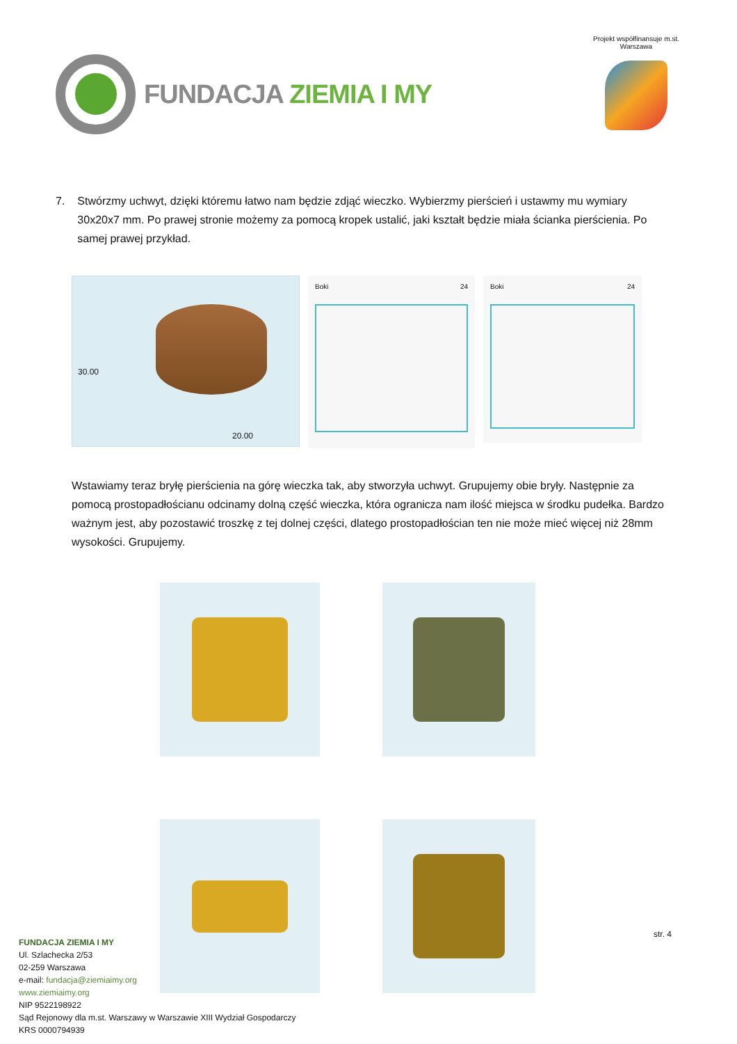FUNDACJA ZIEMIA I MY
Projekt współfinansuje m.st. Warszawa
7. Stwórzmy uchwyt, dzięki któremu łatwo nam będzie zdjąć wieczko. Wybierzmy pierścień i ustawmy mu wymiary 30x20x7 mm. Po prawej stronie możemy za pomocą kropek ustalić, jaki kształt będzie miała ścianka pierścienia. Po samej prawej przykład.
30.00
20.00
Boki 24
Boki 24
Wstawiamy teraz bryłę pierścienia na górę wieczka tak, aby stworzyła uchwyt. Grupujemy obie bryły. Następnie za pomocą prostopadłościanu odcinamy dolną część wieczka, która ogranicza nam ilość miejsca w środku pudełka. Bardzo ważnym jest, aby pozostawić troszkę z tej dolnej części, dlatego prostopadłościan ten nie może mieć więcej niż 28mm wysokości. Grupujemy.
str. 4
FUNDACJA ZIEMIA I MY
Ul. Szlachecka 2/53
02-259 Warszawa
e-mail: fundacja@ziemiaimy.org
www.ziemiaimy.org
NIP 9522198922
Sąd Rejonowy dla m.st. Warszawy w Warszawie XIII Wydział Gospodarczy
KRS 0000794939